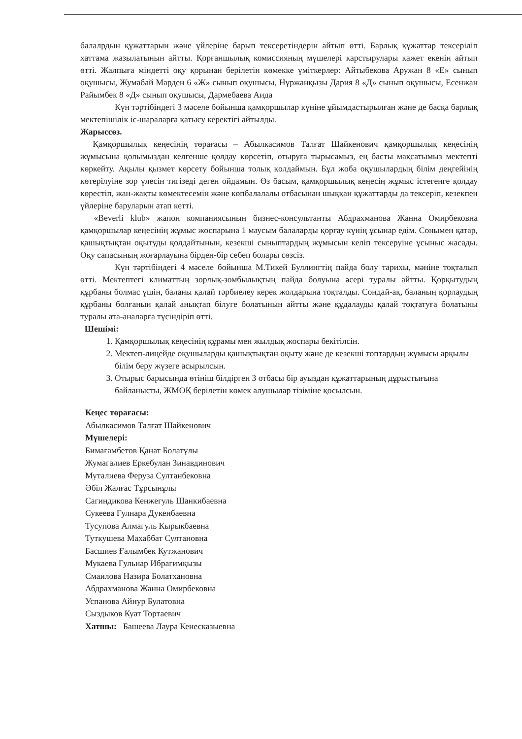балалрдын құжаттарын және үйлеріне барып тексеретіндерін айтып өтті. Барлық құжаттар тексеріліп хаттама жазылатынын айтты. Қорғаншылық комиссияның мүшелері карстырулары қажет екенін айтып өтті. Жалпыға міндетті оқу қорынан берілетін көмекке үміткерлер: Айтыбекова Аружан 8 «Е» сынып оқушысы, Жумабай Марден 6 «Ж» сынып оқушысы, Нұржанқызы Дария 8 «Д» сынып оқушысы, Есенжан Райымбек 8 «Д» сынып оқушысы, Дармебаева Аида
Күн тәртібіндегі 3 мәселе бойынша қамқоршылар күніне ұйымдастырылған және де басқа барлық мектепішілік іс-шараларға қатысу керектігі айтылды.
Жарыссөз.
Қамқоршылық кеңесінің төрағасы – Абылкасимов Талғат Шайкенович қамқоршылық кеңесінің жұмысына қолымыздан келгенше қолдау көрсетіп, отыруға тырысамыз, ең басты мақсатымыз мектепті көркейту. Ақылы қызмет көрсету бойынша толық қолдаймын. Бұл жоба оқушылардың білім деңгейінің көтерілуіне зор үлесін тигізеді деген ойдамын. Өз басым, қамқоршылық кеңесің жұмыс істегенге қолдау көрестіп, жан-жақты көмектесемін және көпбалалалы отбасынан шыққан құжаттарды да тексеріп, кезекпен үйлеріне баруларын атап кетті.
«Beverli klub» жапон компаниясының бизнес-консультанты Абдрахманова Жанна Омирбековна қамқоршылар кеңесінің жұмыс жоспарына 1 маусым балаларды қорғау күнің ұсынар едім. Сонымен қатар, қашықтықтан оқытуды қолдайтынын, кезекші сыныптардың жұмысын келіп тексеруіне ұсыныс жасады. Оқу сапасының жоғарлауына бірден-бір себеп болары сөзсіз.
Күн тәртібіндегі 4 мәселе бойынша М.Тикей Буллингтің пайда болу тарихы, мәніне тоқталып өтті. Мектептегі климаттың зорлық-зомбылықтың пайда болуына әсері туралы айтты. Қорқытудың құрбаны болмас үшін, баланы қалай тәрбиелеу керек жолдарына тоқталды. Сондай-ақ, баланың қорлаудың құрбаны болғанын қалай анықтап білуге болатынын айтты және құдалауды қалай тоқтатуға болатыны туралы ата-аналарға түсіндіріп өтті.
Шешімі:
1. Қамқоршылық кеңесінің құрамы мен жылдық жоспары бекітілсін.
2. Мектеп-лицейде оқушыларды қашықтықтан оқыту және де кезекші топтардың жұмысы арқылы білім беру жүзеге асырылсын.
3. Отырыс барысында өтініш білдірген 3 отбасы бір ауыздан құжаттарының дұрыстығына байланысты, ЖМОҚ берілетін көмек алушылар тізіміне қосылсын.
Кеңес төрағасы:
Абылкасимов Талғат Шайкенович
Мүшелері:
Бимағамбетов Қанат Болатұлы
Жумагалиев Еркебулан Зинавдинович
Муталиева Феруза Султанбековна
Әбіл Жалғас Тұрсынұлы
Сагиндикова Кенжегуль Шанкибаевна
Сукеева Гулнара Дукенбаевна
Тусупова Алмагуль Кырыкбаевна
Туткушева Махаббат Султановна
Басшиев Ғалымбек Кутжанович
Мукаева Гульнар Ибрагимқызы
Смаилова Назира Болатхановна
Абдрахманова Жанна Омирбековна
Успанова Айнур Булатовна
Сыздыков Куат Тортаевич
Хатшы: Башеева Лаура Кенесказыевна